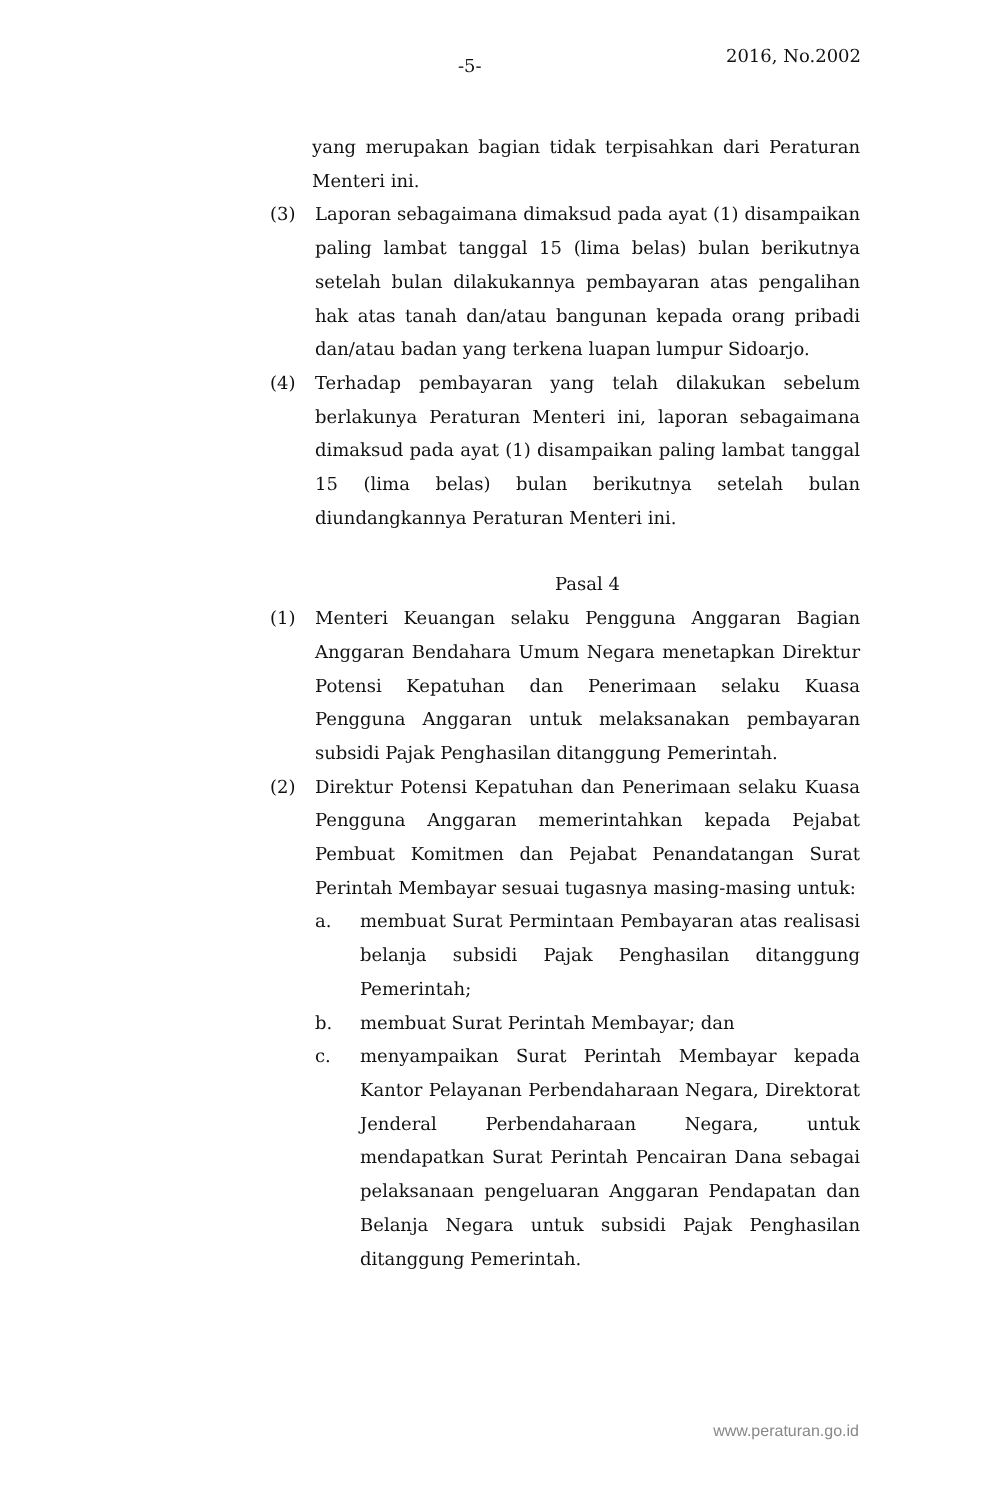-5- 2016, No.2002
yang merupakan bagian tidak terpisahkan dari Peraturan Menteri ini.
(3) Laporan sebagaimana dimaksud pada ayat (1) disampaikan paling lambat tanggal 15 (lima belas) bulan berikutnya setelah bulan dilakukannya pembayaran atas pengalihan hak atas tanah dan/atau bangunan kepada orang pribadi dan/atau badan yang terkena luapan lumpur Sidoarjo.
(4) Terhadap pembayaran yang telah dilakukan sebelum berlakunya Peraturan Menteri ini, laporan sebagaimana dimaksud pada ayat (1) disampaikan paling lambat tanggal 15 (lima belas) bulan berikutnya setelah bulan diundangkannya Peraturan Menteri ini.
Pasal 4
(1) Menteri Keuangan selaku Pengguna Anggaran Bagian Anggaran Bendahara Umum Negara menetapkan Direktur Potensi Kepatuhan dan Penerimaan selaku Kuasa Pengguna Anggaran untuk melaksanakan pembayaran subsidi Pajak Penghasilan ditanggung Pemerintah.
(2) Direktur Potensi Kepatuhan dan Penerimaan selaku Kuasa Pengguna Anggaran memerintahkan kepada Pejabat Pembuat Komitmen dan Pejabat Penandatangan Surat Perintah Membayar sesuai tugasnya masing-masing untuk:
a. membuat Surat Permintaan Pembayaran atas realisasi belanja subsidi Pajak Penghasilan ditanggung Pemerintah;
b. membuat Surat Perintah Membayar; dan
c. menyampaikan Surat Perintah Membayar kepada Kantor Pelayanan Perbendaharaan Negara, Direktorat Jenderal Perbendaharaan Negara, untuk mendapatkan Surat Perintah Pencairan Dana sebagai pelaksanaan pengeluaran Anggaran Pendapatan dan Belanja Negara untuk subsidi Pajak Penghasilan ditanggung Pemerintah.
www.peraturan.go.id